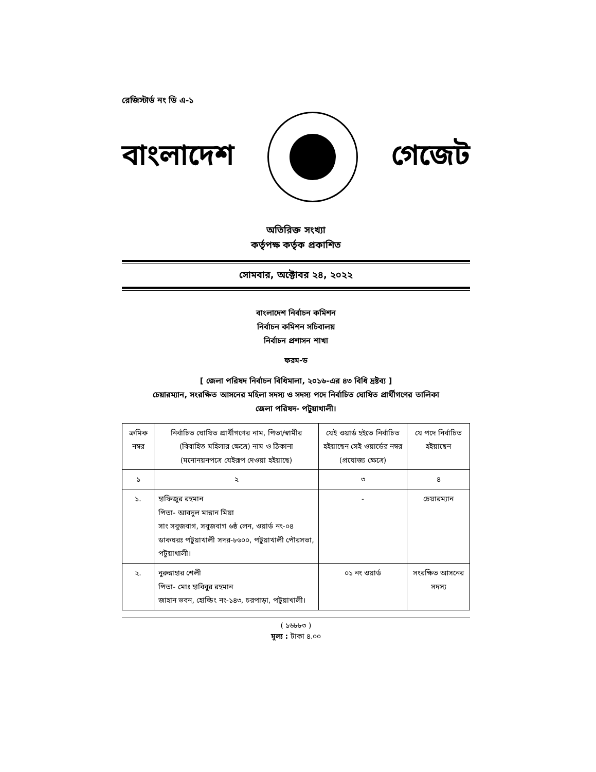রেজিস্টার্ড নং ডি এ-১
বাংলাদেশ গেজেট
অতিরিক্ত সংখ্যা
কর্তৃপক্ষ কর্তৃক প্রকাশিত
সোমবার, অক্টোবর ২৪, ২০২২
বাংলাদেশ নির্বাচন কমিশন
নির্বাচন কমিশন সচিবালয়
নির্বাচন প্রশাসন শাখা
ফরম-ড
[ জেলা পরিষদ নির্বাচন বিধিমালা, ২০১৬-এর ৪৩ বিধি দ্রষ্টব্য ]
চেয়ারম্যান, সংরক্ষিত আসনের মহিলা সদস্য ও সদস্য পদে নির্বাচিত ঘোষিত প্রার্থীগণের তালিকা
জেলা পরিষদ- পটুয়াখালী।
| ক্রমিক নম্বর | নির্বাচিত ঘোষিত প্রার্থীগণের নাম, পিতা/স্বামীর (বিবাহিত মহিলার ক্ষেত্রে) নাম ও ঠিকানা (মনোনয়নপত্রে যেইরূপ দেওয়া হইয়াছে) | যেই ওয়ার্ড হইতে নির্বাচিত হইয়াছেন সেই ওয়ার্ডের নম্বর (প্রযোজ্য ক্ষেত্রে) | যে পদে নির্বাচিত হইয়াছেন |
| --- | --- | --- | --- |
| ১ | ২ | ৩ | ৪ |
| ১. | হাফিজুর রহমান পিতা- আবদুল মান্নান মিয়া সাং সবুজবাগ, সবুজবাগ ৬ষ্ঠ লেন, ওয়ার্ড নং-০৪ ডাকঘরঃ পটুয়াখালী সদর-৮৬০০, পটুয়াখালী পৌরসভা, পটুয়াখালী। | - | চেয়ারম্যান |
| ২. | নুরুন্নাহার শেলী পিতা- মোঃ হাবিবুর রহমান জাহান ভবন, হোল্ডিং নং-১৪৩, চরপাড়া, পটুয়াখালী। | ০১ নং ওয়ার্ড | সংরক্ষিত আসনের সদস্য |
( ১৬৮৮৩ )
মূল্য : টাকা ৪.০০